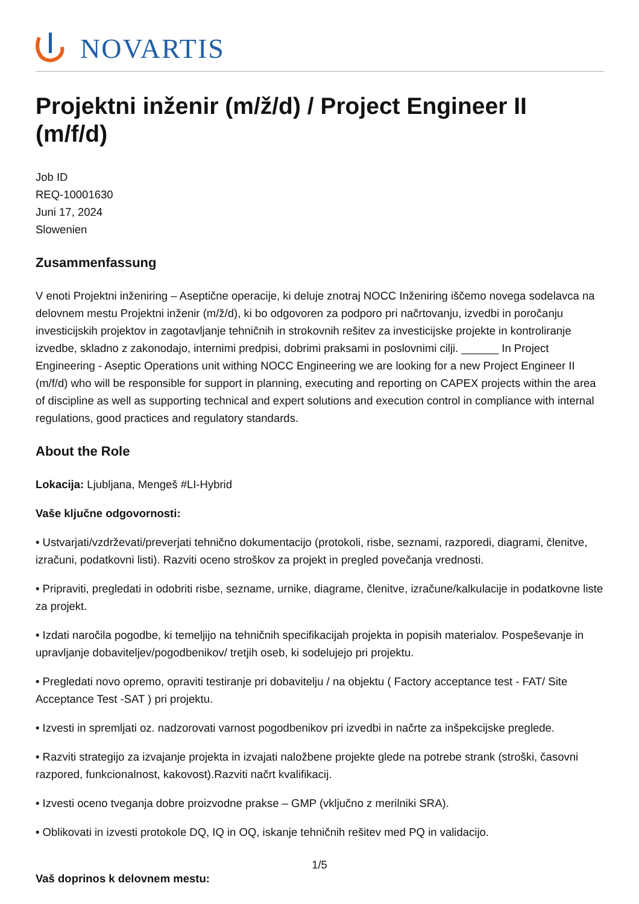NOVARTIS
Projektni inženir (m/ž/d) / Project Engineer II (m/f/d)
Job ID
REQ-10001630
Juni 17, 2024
Slowenien
Zusammenfassung
V enoti Projektni inženiring – Aseptične operacije, ki deluje znotraj NOCC Inženiring iščemo novega sodelavca na delovnem mestu Projektni inženir (m/ž/d), ki bo odgovoren za podporo pri načrtovanju, izvedbi in poročanju investicijskih projektov in zagotavljanje tehničnih in strokovnih rešitev za investicijske projekte in kontroliranje izvedbe, skladno z zakonodajo, internimi predpisi, dobrimi praksami in poslovnimi cilji. ______ In Project Engineering - Aseptic Operations unit withing NOCC Engineering we are looking for a new Project Engineer II (m/f/d) who will be responsible for support in planning, executing and reporting on CAPEX projects within the area of discipline as well as supporting technical and expert solutions and execution control in compliance with internal regulations, good practices and regulatory standards.
About the Role
Lokacija: Ljubljana, Mengeš #LI-Hybrid
Vaše ključne odgovornosti:
• Ustvarjati/vzdrževati/preverjati tehnično dokumentacijo (protokoli, risbe, seznami, razporedi, diagrami, členitve, izračuni, podatkovni listi). Razviti oceno stroškov za projekt in pregled povečanja vrednosti.
• Pripraviti, pregledati in odobriti risbe, sezname, urnike, diagrame, členitve, izračune/kalkulacije in podatkovne liste za projekt.
• Izdati naročila pogodbe, ki temeljijo na tehničnih specifikacijah projekta in popisih materialov. Pospeševanje in upravljanje dobaviteljev/pogodbenikov/ tretjih oseb, ki sodelujejo pri projektu.
• Pregledati novo opremo, opraviti testiranje pri dobavitelju / na objektu ( Factory acceptance test - FAT/ Site Acceptance Test -SAT ) pri projektu.
• Izvesti in spremljati oz. nadzorovati varnost pogodbenikov pri izvedbi in načrte za inšpekcijske preglede.
• Razviti strategijo za izvajanje projekta in izvajati naložbene projekte glede na potrebe strank (stroški, časovni razpored, funkcionalnost, kakovost).Razviti načrt kvalifikacij.
• Izvesti oceno tveganja dobre proizvodne prakse – GMP (vključno z merilniki SRA).
• Oblikovati in izvesti protokole DQ, IQ in OQ, iskanje tehničnih rešitev med PQ in validacijo.
Vaš doprinos k delovnem mestu:
1/5